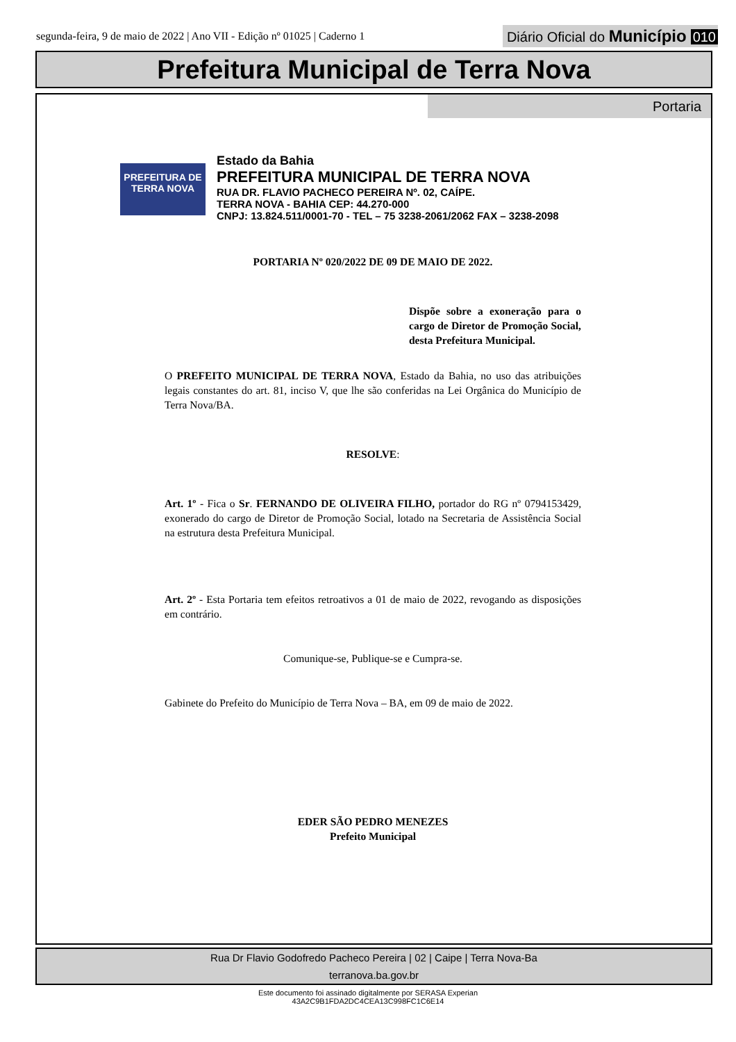segunda-feira, 9 de maio de 2022 | Ano VII - Edição nº 01025 | Caderno 1
Diário Oficial do Município 010
Prefeitura Municipal de Terra Nova
Portaria
PREFEITURA DE
TERRA NOVA
Estado da Bahia
PREFEITURA MUNICIPAL DE TERRA NOVA
RUA DR. FLAVIO PACHECO PEREIRA Nº. 02, CAÍPE.
TERRA NOVA - BAHIA CEP: 44.270-000
CNPJ: 13.824.511/0001-70 - TEL – 75 3238-2061/2062 FAX – 3238-2098
PORTARIA Nº 020/2022 DE 09 DE MAIO DE 2022.
Dispõe sobre a exoneração para o cargo de Diretor de Promoção Social, desta Prefeitura Municipal.
O PREFEITO MUNICIPAL DE TERRA NOVA, Estado da Bahia, no uso das atribuições legais constantes do art. 81, inciso V, que lhe são conferidas na Lei Orgânica do Município de Terra Nova/BA.
RESOLVE:
Art. 1º - Fica o Sr. FERNANDO DE OLIVEIRA FILHO, portador do RG nº 0794153429, exonerado do cargo de Diretor de Promoção Social, lotado na Secretaria de Assistência Social na estrutura desta Prefeitura Municipal.
Art. 2º - Esta Portaria tem efeitos retroativos a 01 de maio de 2022, revogando as disposições em contrário.
Comunique-se, Publique-se e Cumpra-se.
Gabinete do Prefeito do Município de Terra Nova – BA, em 09 de maio de 2022.
EDER SÃO PEDRO MENEZES
Prefeito Municipal
Rua Dr Flavio Godofredo Pacheco Pereira | 02 | Caipe | Terra Nova-Ba
terranova.ba.gov.br
Este documento foi assinado digitalmente por SERASA Experian
43A2C9B1FDA2DC4CEA13C998FC1C6E14